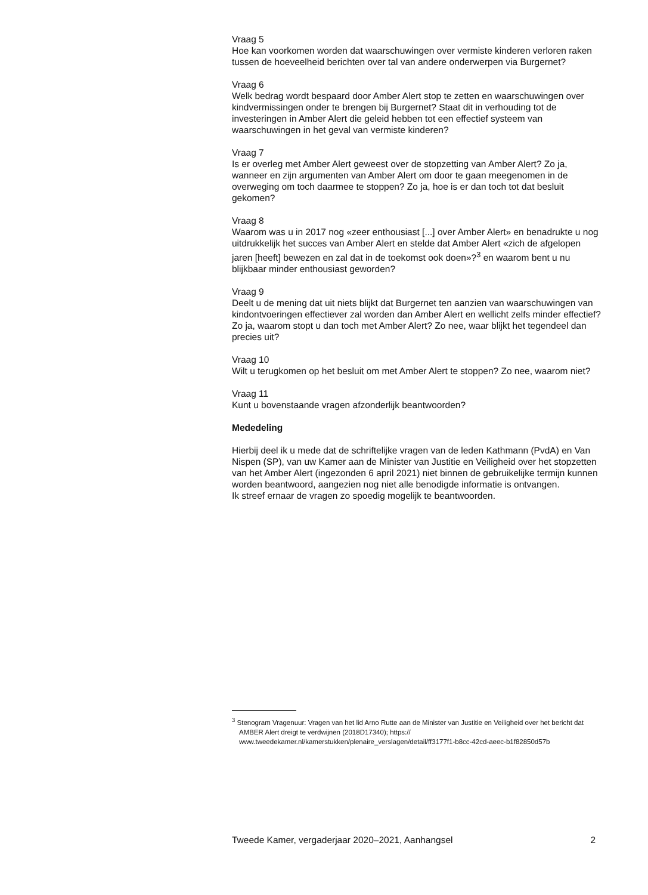Vraag 5
Hoe kan voorkomen worden dat waarschuwingen over vermiste kinderen verloren raken tussen de hoeveelheid berichten over tal van andere onderwerpen via Burgernet?
Vraag 6
Welk bedrag wordt bespaard door Amber Alert stop te zetten en waarschuwingen over kindvermissingen onder te brengen bij Burgernet? Staat dit in verhouding tot de investeringen in Amber Alert die geleid hebben tot een effectief systeem van waarschuwingen in het geval van vermiste kinderen?
Vraag 7
Is er overleg met Amber Alert geweest over de stopzetting van Amber Alert? Zo ja, wanneer en zijn argumenten van Amber Alert om door te gaan meegenomen in de overweging om toch daarmee te stoppen? Zo ja, hoe is er dan toch tot dat besluit gekomen?
Vraag 8
Waarom was u in 2017 nog «zeer enthousiast [...] over Amber Alert» en benadrukte u nog uitdrukkelijk het succes van Amber Alert en stelde dat Amber Alert «zich de afgelopen jaren [heeft] bewezen en zal dat in de toekomst ook doen»?<sup>3</sup> en waarom bent u nu blijkbaar minder enthousiast geworden?
Vraag 9
Deelt u de mening dat uit niets blijkt dat Burgernet ten aanzien van waarschuwingen van kindontvoeringen effectiever zal worden dan Amber Alert en wellicht zelfs minder effectief? Zo ja, waarom stopt u dan toch met Amber Alert? Zo nee, waar blijkt het tegendeel dan precies uit?
Vraag 10
Wilt u terugkomen op het besluit om met Amber Alert te stoppen? Zo nee, waarom niet?
Vraag 11
Kunt u bovenstaande vragen afzonderlijk beantwoorden?
Mededeling
Hierbij deel ik u mede dat de schriftelijke vragen van de leden Kathmann (PvdA) en Van Nispen (SP), van uw Kamer aan de Minister van Justitie en Veiligheid over het stopzetten van het Amber Alert (ingezonden 6 april 2021) niet binnen de gebruikelijke termijn kunnen worden beantwoord, aangezien nog niet alle benodigde informatie is ontvangen.
Ik streef ernaar de vragen zo spoedig mogelijk te beantwoorden.
<sup>3</sup> Stenogram Vragenuur: Vragen van het lid Arno Rutte aan de Minister van Justitie en Veiligheid over het bericht dat AMBER Alert dreigt te verdwijnen (2018D17340); https:// www.tweedekamer.nl/kamerstukken/plenaire_verslagen/detail/ff3177f1-b8cc-42cd-aeec-b1f82850d57b
Tweede Kamer, vergaderjaar 2020–2021, Aanhangsel 2